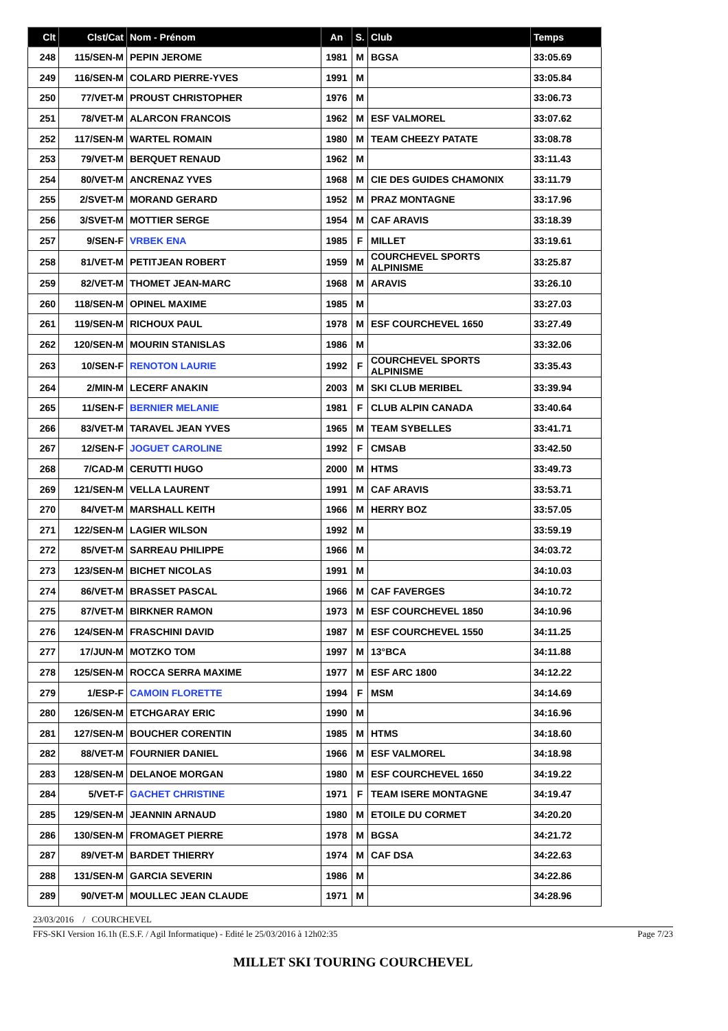| Clt | Clst/Cat | Nom - Prénom | An | S. | Club | Temps |
| --- | --- | --- | --- | --- | --- | --- |
| 248 | 115/SEN-M | PEPIN JEROME | 1981 | M | BGSA | 33:05.69 |
| 249 | 116/SEN-M | COLARD PIERRE-YVES | 1991 | M | | 33:05.84 |
| 250 | 77/VET-M | PROUST CHRISTOPHER | 1976 | M | | 33:06.73 |
| 251 | 78/VET-M | ALARCON FRANCOIS | 1962 | M | ESF VALMOREL | 33:07.62 |
| 252 | 117/SEN-M | WARTEL ROMAIN | 1980 | M | TEAM CHEEZY PATATE | 33:08.78 |
| 253 | 79/VET-M | BERQUET RENAUD | 1962 | M | | 33:11.43 |
| 254 | 80/VET-M | ANCRENAZ YVES | 1968 | M | CIE DES GUIDES CHAMONIX | 33:11.79 |
| 255 | 2/SVET-M | MORAND GERARD | 1952 | M | PRAZ MONTAGNE | 33:17.96 |
| 256 | 3/SVET-M | MOTTIER SERGE | 1954 | M | CAF ARAVIS | 33:18.39 |
| 257 | 9/SEN-F | VRBEK ENA | 1985 | F | MILLET | 33:19.61 |
| 258 | 81/VET-M | PETITJEAN ROBERT | 1959 | M | COURCHEVEL SPORTS ALPINISME | 33:25.87 |
| 259 | 82/VET-M | THOMET JEAN-MARC | 1968 | M | ARAVIS | 33:26.10 |
| 260 | 118/SEN-M | OPINEL MAXIME | 1985 | M | | 33:27.03 |
| 261 | 119/SEN-M | RICHOUX PAUL | 1978 | M | ESF COURCHEVEL 1650 | 33:27.49 |
| 262 | 120/SEN-M | MOURIN STANISLAS | 1986 | M | | 33:32.06 |
| 263 | 10/SEN-F | RENOTON LAURIE | 1992 | F | COURCHEVEL SPORTS ALPINISME | 33:35.43 |
| 264 | 2/MIN-M | LECERF ANAKIN | 2003 | M | SKI CLUB MERIBEL | 33:39.94 |
| 265 | 11/SEN-F | BERNIER MELANIE | 1981 | F | CLUB ALPIN CANADA | 33:40.64 |
| 266 | 83/VET-M | TARAVEL JEAN YVES | 1965 | M | TEAM SYBELLES | 33:41.71 |
| 267 | 12/SEN-F | JOGUET CAROLINE | 1992 | F | CMSAB | 33:42.50 |
| 268 | 7/CAD-M | CERUTTI HUGO | 2000 | M | HTMS | 33:49.73 |
| 269 | 121/SEN-M | VELLA LAURENT | 1991 | M | CAF ARAVIS | 33:53.71 |
| 270 | 84/VET-M | MARSHALL KEITH | 1966 | M | HERRY BOZ | 33:57.05 |
| 271 | 122/SEN-M | LAGIER WILSON | 1992 | M | | 33:59.19 |
| 272 | 85/VET-M | SARREAU PHILIPPE | 1966 | M | | 34:03.72 |
| 273 | 123/SEN-M | BICHET NICOLAS | 1991 | M | | 34:10.03 |
| 274 | 86/VET-M | BRASSET PASCAL | 1966 | M | CAF FAVERGES | 34:10.72 |
| 275 | 87/VET-M | BIRKNER RAMON | 1973 | M | ESF COURCHEVEL 1850 | 34:10.96 |
| 276 | 124/SEN-M | FRASCHINI DAVID | 1987 | M | ESF COURCHEVEL 1550 | 34:11.25 |
| 277 | 17/JUN-M | MOTZKO TOM | 1997 | M | 13°BCA | 34:11.88 |
| 278 | 125/SEN-M | ROCCA SERRA MAXIME | 1977 | M | ESF ARC 1800 | 34:12.22 |
| 279 | 1/ESP-F | CAMOIN FLORETTE | 1994 | F | MSM | 34:14.69 |
| 280 | 126/SEN-M | ETCHGARAY ERIC | 1990 | M | | 34:16.96 |
| 281 | 127/SEN-M | BOUCHER CORENTIN | 1985 | M | HTMS | 34:18.60 |
| 282 | 88/VET-M | FOURNIER DANIEL | 1966 | M | ESF VALMOREL | 34:18.98 |
| 283 | 128/SEN-M | DELANOE MORGAN | 1980 | M | ESF COURCHEVEL 1650 | 34:19.22 |
| 284 | 5/VET-F | GACHET CHRISTINE | 1971 | F | TEAM ISERE MONTAGNE | 34:19.47 |
| 285 | 129/SEN-M | JEANNIN ARNAUD | 1980 | M | ETOILE DU CORMET | 34:20.20 |
| 286 | 130/SEN-M | FROMAGET PIERRE | 1978 | M | BGSA | 34:21.72 |
| 287 | 89/VET-M | BARDET THIERRY | 1974 | M | CAF DSA | 34:22.63 |
| 288 | 131/SEN-M | GARCIA SEVERIN | 1986 | M | | 34:22.86 |
| 289 | 90/VET-M | MOULLEC JEAN CLAUDE | 1971 | M | | 34:28.96 |
23/03/2016 / COURCHEVEL
FFS-SKI Version 16.1h (E.S.F. / Agil Informatique) - Edité le 25/03/2016 à 12h02:35 Page 7/23
MILLET SKI TOURING COURCHEVEL